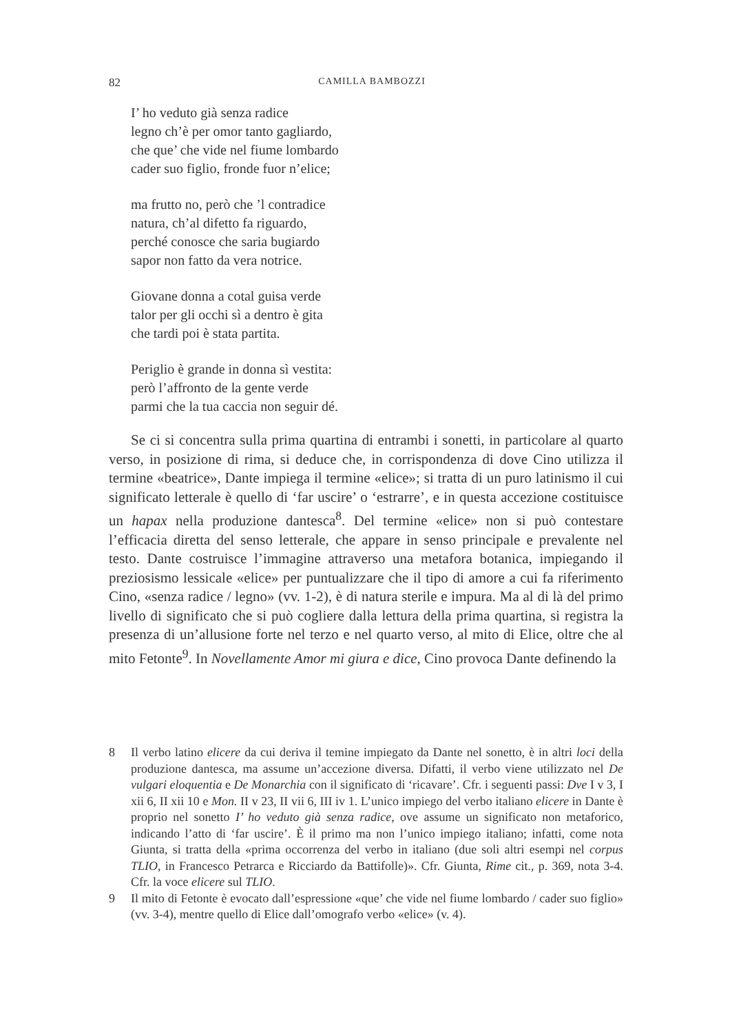82
CAMILLA BAMBOZZI
I’ ho veduto già senza radice
legno ch’è per omor tanto gagliardo,
che que’ che vide nel fiume lombardo
cader suo figlio, fronde fuor n’elice;
ma frutto no, però che ’l contradice
natura, ch’al difetto fa riguardo,
perché conosce che saria bugiardo
sapor non fatto da vera notrice.
Giovane donna a cotal guisa verde
talor per gli occhi sì a dentro è gita
che tardi poi è stata partita.
Periglio è grande in donna sì vestita:
però l’affronto de la gente verde
parmi che la tua caccia non seguir dé.
Se ci si concentra sulla prima quartina di entrambi i sonetti, in particolare al quarto verso, in posizione di rima, si deduce che, in corrispondenza di dove Cino utilizza il termine «beatrice», Dante impiega il termine «elice»; si tratta di un puro latinismo il cui significato letterale è quello di ‘far uscire’ o ‘estrarre’, e in questa accezione costituisce un hapax nella produzione dantesca<sup>8</sup>. Del termine «elice» non si può contestare l’efficacia diretta del senso letterale, che appare in senso principale e prevalente nel testo. Dante costruisce l’immagine attraverso una metafora botanica, impiegando il preziosismo lessicale «elice» per puntualizzare che il tipo di amore a cui fa riferimento Cino, «senza radice / legno» (vv. 1-2), è di natura sterile e impura. Ma al di là del primo livello di significato che si può cogliere dalla lettura della prima quartina, si registra la presenza di un’allusione forte nel terzo e nel quarto verso, al mito di Elice, oltre che al mito Fetonte<sup>9</sup>. In Novellamente Amor mi giura e dice, Cino provoca Dante definendo la
8 Il verbo latino elicere da cui deriva il temine impiegato da Dante nel sonetto, è in altri loci della produzione dantesca, ma assume un’accezione diversa. Difatti, il verbo viene utilizzato nel De vulgari eloquentia e De Monarchia con il significato di ‘ricavare’. Cfr. i seguenti passi: Dve I v 3, I xii 6, II xii 10 e Mon. II v 23, II vii 6, III iv 1. L’unico impiego del verbo italiano elicere in Dante è proprio nel sonetto I’ ho veduto già senza radice, ove assume un significato non metaforico, indicando l’atto di ‘far uscire’. È il primo ma non l’unico impiego italiano; infatti, come nota Giunta, si tratta della «prima occorrenza del verbo in italiano (due soli altri esempi nel corpus TLIO, in Francesco Petrarca e Ricciardo da Battifolle)». Cfr. Giunta, Rime cit., p. 369, nota 3-4. Cfr. la voce elicere sul TLIO.
9 Il mito di Fetonte è evocato dall’espressione «que’ che vide nel fiume lombardo / cader suo figlio» (vv. 3-4), mentre quello di Elice dall’omografo verbo «elice» (v. 4).